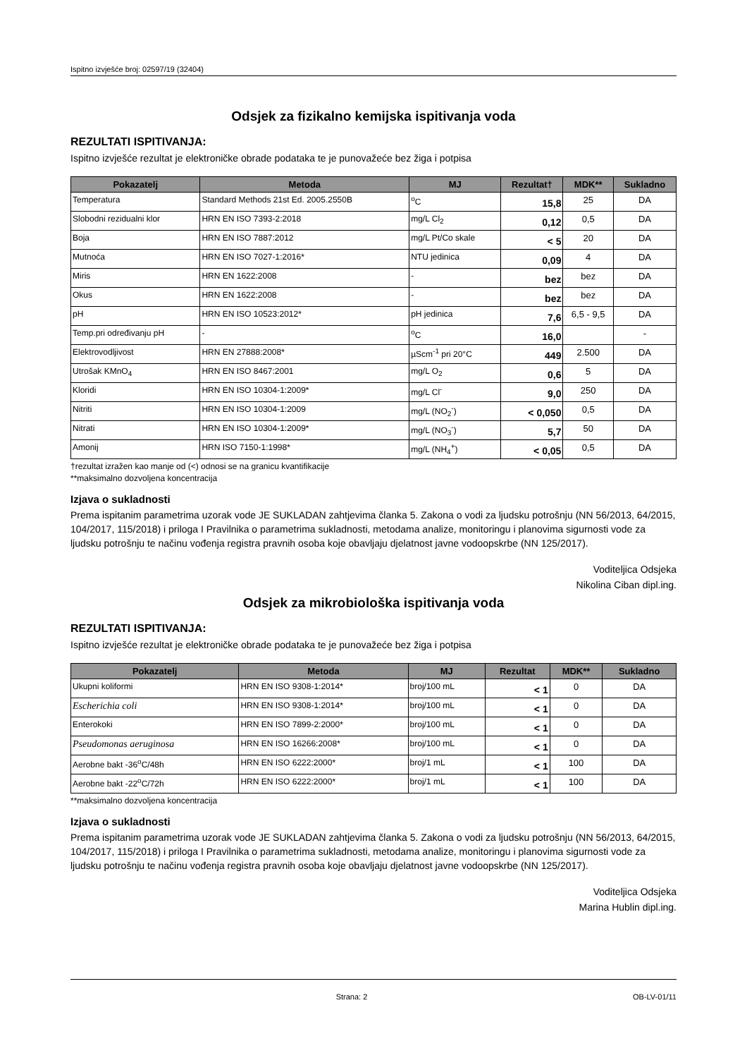Ispitno izvješće broj: 02597/19 (32404)
Odsjek za fizikalno kemijska ispitivanja voda
REZULTATI ISPITIVANJA:
Ispitno izvješće rezultat je elektroničke obrade podataka te je punovažeće bez žiga i potpisa
| Pokazatelj | Metoda | MJ | Rezultat† | MDK** | Sukladno |
| --- | --- | --- | --- | --- | --- |
| Temperatura | Standard Methods 21st Ed. 2005.2550B | <sup>o</sup> C | 15,8 | 25 | DA |
| Slobodni rezidualni klor | HRN EN ISO 7393-2:2018 | mg/L Cl<sub>2</sub> | 0,12 | 0,5 | DA |
| Boja | HRN EN ISO 7887:2012 | mg/L Pt/Co skale | < 5 | 20 | DA |
| Mutnoća | HRN EN ISO 7027-1:2016* | NTU jedinica | 0,09 | 4 | DA |
| Miris | HRN EN 1622:2008 | - | bez | bez | DA |
| Okus | HRN EN 1622:2008 | - | bez | bez | DA |
| pH | HRN EN ISO 10523:2012* | pH jedinica | 7,6 | 6,5 - 9,5 | DA |
| Temp.pri određivanju pH | - | <sup>o</sup> C | 16,0 | | - |
| Elektrovodljivost | HRN EN 27888:2008* | µScm<sup>-1</sup> pri 20°C | 449 | 2.500 | DA |
| Utrošak KMnO<sub>4</sub> | HRN EN ISO 8467:2001 | mg/L O<sub>2</sub> | 0,6 | 5 | DA |
| Kloridi | HRN EN ISO 10304-1:2009* | mg/L Cl<sup>-</sup> | 9,0 | 250 | DA |
| Nitriti | HRN EN ISO 10304-1:2009 | mg/L (NO<sub>2</sub><sup>-</sup>) | < 0,050 | 0,5 | DA |
| Nitrati | HRN EN ISO 10304-1:2009* | mg/L (NO<sub>3</sub><sup>-</sup>) | 5,7 | 50 | DA |
| Amonij | HRN ISO 7150-1:1998* | mg/L (NH<sub>4</sub><sup>+</sup>) | < 0,05 | 0,5 | DA |
†rezultat izražen kao manje od (<) odnosi se na granicu kvantifikacije
**maksimalno dozvoljena koncentracija
Izjava o sukladnosti
Prema ispitanim parametrima uzorak vode JE SUKLADAN zahtjevima članka 5. Zakona o vodi za ljudsku potrošnju (NN 56/2013, 64/2015, 104/2017, 115/2018) i priloga I Pravilnika o parametrima sukladnosti, metodama analize, monitoringu i planovima sigurnosti vode za ljudsku potrošnju te načinu vođenja registra pravnih osoba koje obavljaju djelatnost javne vodoopskrbe (NN 125/2017).
Voditeljica Odsjeka
Nikolina Ciban dipl.ing.
Odsjek za mikrobiološka ispitivanja voda
REZULTATI ISPITIVANJA:
Ispitno izvješće rezultat je elektroničke obrade podataka te je punovažeće bez žiga i potpisa
| Pokazatelj | Metoda | MJ | Rezultat | MDK** | Sukladno |
| --- | --- | --- | --- | --- | --- |
| Ukupni koliformi | HRN EN ISO 9308-1:2014* | broj/100 mL | < 1 | 0 | DA |
| Escherichia coli | HRN EN ISO 9308-1:2014* | broj/100 mL | < 1 | 0 | DA |
| Enterokoki | HRN EN ISO 7899-2:2000* | broj/100 mL | < 1 | 0 | DA |
| Pseudomonas aeruginosa | HRN EN ISO 16266:2008* | broj/100 mL | < 1 | 0 | DA |
| Aerobne bakt -36<sup>o</sup>C/48h | HRN EN ISO 6222:2000* | broj/1 mL | < 1 | 100 | DA |
| Aerobne bakt -22<sup>o</sup>C/72h | HRN EN ISO 6222:2000* | broj/1 mL | < 1 | 100 | DA |
**maksimalno dozvoljena koncentracija
Izjava o sukladnosti
Prema ispitanim parametrima uzorak vode JE SUKLADAN zahtjevima članka 5. Zakona o vodi za ljudsku potrošnju (NN 56/2013, 64/2015, 104/2017, 115/2018) i priloga I Pravilnika o parametrima sukladnosti, metodama analize, monitoringu i planovima sigurnosti vode za ljudsku potrošnju te načinu vođenja registra pravnih osoba koje obavljaju djelatnost javne vodoopskrbe (NN 125/2017).
Voditeljica Odsjeka
Marina Hublin dipl.ing.
Strana: 2 OB-LV-01/11